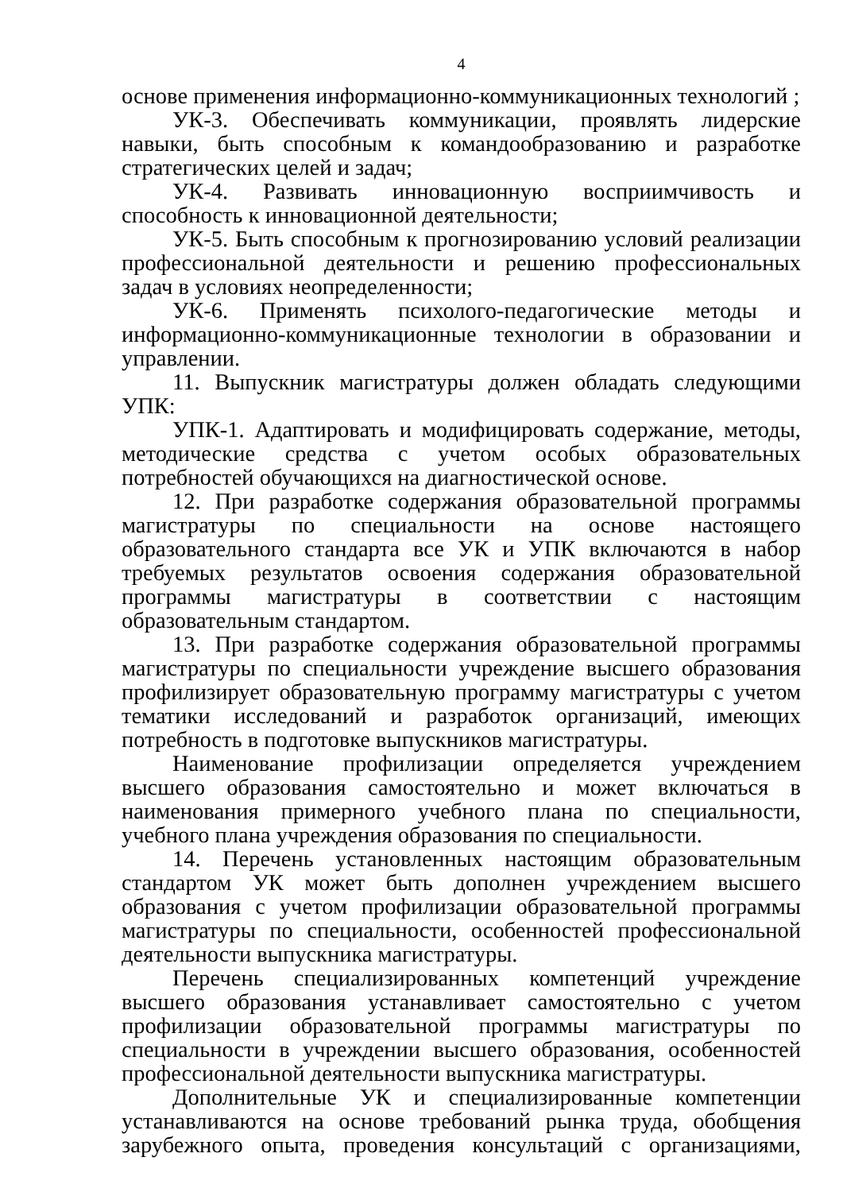4
основе применения информационно-коммуникационных технологий ;
УК-3. Обеспечивать коммуникации, проявлять лидерские навыки, быть способным к командообразованию и разработке стратегических целей и задач;
УК-4. Развивать инновационную восприимчивость и способность к инновационной деятельности;
УК-5. Быть способным к прогнозированию условий реализации профессиональной деятельности и решению профессиональных задач в условиях неопределенности;
УК-6. Применять психолого-педагогические методы и информационно-коммуникационные технологии в образовании и управлении.
11. Выпускник магистратуры должен обладать следующими УПК:
УПК-1. Адаптировать и модифицировать содержание, методы, методические средства с учетом особых образовательных потребностей обучающихся на диагностической основе.
12. При разработке содержания образовательной программы магистратуры по специальности на основе настоящего образовательного стандарта все УК и УПК включаются в набор требуемых результатов освоения содержания образовательной программы магистратуры в соответствии с настоящим образовательным стандартом.
13. При разработке содержания образовательной программы магистратуры по специальности учреждение высшего образования профилизирует образовательную программу магистратуры с учетом тематики исследований и разработок организаций, имеющих потребность в подготовке выпускников магистратуры.
Наименование профилизации определяется учреждением высшего образования самостоятельно и может включаться в наименования примерного учебного плана по специальности, учебного плана учреждения образования по специальности.
14. Перечень установленных настоящим образовательным стандартом УК может быть дополнен учреждением высшего образования с учетом профилизации образовательной программы магистратуры по специальности, особенностей профессиональной деятельности выпускника магистратуры.
Перечень специализированных компетенций учреждение высшего образования устанавливает самостоятельно с учетом профилизации образовательной программы магистратуры по специальности в учреждении высшего образования, особенностей профессиональной деятельности выпускника магистратуры.
Дополнительные УК и специализированные компетенции устанавливаются на основе требований рынка труда, обобщения зарубежного опыта, проведения консультаций с организациями,